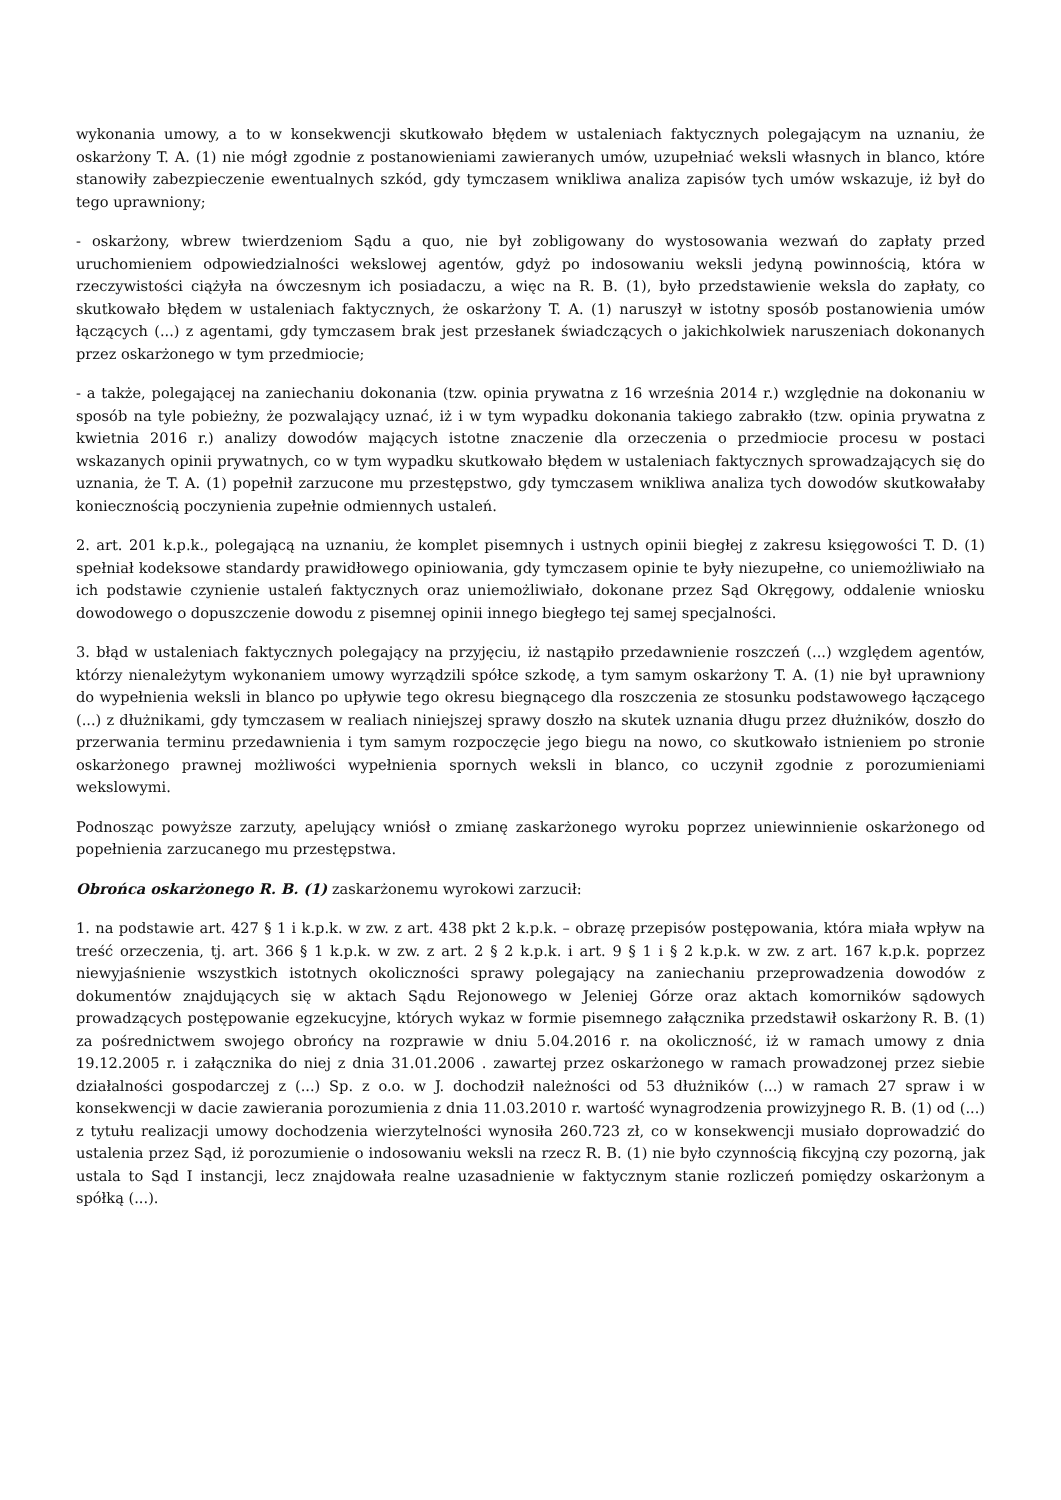wykonania umowy, a to w konsekwencji skutkowało błędem w ustaleniach faktycznych polegającym na uznaniu, że oskarżony T. A. (1) nie mógł zgodnie z postanowieniami zawieranych umów, uzupełniać weksli własnych in blanco, które stanowiły zabezpieczenie ewentualnych szkód, gdy tymczasem wnikliwa analiza zapisów tych umów wskazuje, iż był do tego uprawniony;
- oskarżony, wbrew twierdzeniom Sądu a quo, nie był zobligowany do wystosowania wezwań do zapłaty przed uruchomieniem odpowiedzialności wekslowej agentów, gdyż po indosowaniu weksli jedyną powinnością, która w rzeczywistości ciążyła na ówczesnym ich posiadaczu, a więc na R. B. (1), było przedstawienie weksla do zapłaty, co skutkowało błędem w ustaleniach faktycznych, że oskarżony T. A. (1) naruszył w istotny sposób postanowienia umów łączących (...) z agentami, gdy tymczasem brak jest przesłanek świadczących o jakichkolwiek naruszeniach dokonanych przez oskarżonego w tym przedmiocie;
- a także, polegającej na zaniechaniu dokonania (tzw. opinia prywatna z 16 września 2014 r.) względnie na dokonaniu w sposób na tyle pobieżny, że pozwalający uznać, iż i w tym wypadku dokonania takiego zabrakło (tzw. opinia prywatna z kwietnia 2016 r.) analizy dowodów mających istotne znaczenie dla orzeczenia o przedmiocie procesu w postaci wskazanych opinii prywatnych, co w tym wypadku skutkowało błędem w ustaleniach faktycznych sprowadzających się do uznania, że T. A. (1) popełnił zarzucone mu przestępstwo, gdy tymczasem wnikliwa analiza tych dowodów skutkowałaby koniecznością poczynienia zupełnie odmiennych ustaleń.
2. art. 201 k.p.k., polegającą na uznaniu, że komplet pisemnych i ustnych opinii biegłej z zakresu księgowości T. D. (1) spełniał kodeksowe standardy prawidłowego opiniowania, gdy tymczasem opinie te były niezupełne, co uniemożliwiało na ich podstawie czynienie ustaleń faktycznych oraz uniemożliwiało, dokonane przez Sąd Okręgowy, oddalenie wniosku dowodowego o dopuszczenie dowodu z pisemnej opinii innego biegłego tej samej specjalności.
3. błąd w ustaleniach faktycznych polegający na przyjęciu, iż nastąpiło przedawnienie roszczeń (...) względem agentów, którzy nienależytym wykonaniem umowy wyrządzili spółce szkodę, a tym samym oskarżony T. A. (1) nie był uprawniony do wypełnienia weksli in blanco po upływie tego okresu biegnącego dla roszczenia ze stosunku podstawowego łączącego (...) z dłużnikami, gdy tymczasem w realiach niniejszej sprawy doszło na skutek uznania długu przez dłużników, doszło do przerwania terminu przedawnienia i tym samym rozpoczęcie jego biegu na nowo, co skutkowało istnieniem po stronie oskarżonego prawnej możliwości wypełnienia spornych weksli in blanco, co uczynił zgodnie z porozumieniami wekslowymi.
Podnosząc powyższe zarzuty, apelujący wniósł o zmianę zaskarżonego wyroku poprzez uniewinnienie oskarżonego od popełnienia zarzucanego mu przestępstwa.
Obrońca oskarżonego R. B. (1) zaskarżonemu wyrokowi zarzucił:
1. na podstawie art. 427 § 1 i k.p.k. w zw. z art. 438 pkt 2 k.p.k. – obrazę przepisów postępowania, która miała wpływ na treść orzeczenia, tj. art. 366 § 1 k.p.k. w zw. z art. 2 § 2 k.p.k. i art. 9 § 1 i § 2 k.p.k. w zw. z art. 167 k.p.k. poprzez niewyjaśnienie wszystkich istotnych okoliczności sprawy polegający na zaniechaniu przeprowadzenia dowodów z dokumentów znajdujących się w aktach Sądu Rejonowego w Jeleniej Górze oraz aktach komorników sądowych prowadzących postępowanie egzekucyjne, których wykaz w formie pisemnego załącznika przedstawił oskarżony R. B. (1) za pośrednictwem swojego obrońcy na rozprawie w dniu 5.04.2016 r. na okoliczność, iż w ramach umowy z dnia 19.12.2005 r. i załącznika do niej z dnia 31.01.2006 . zawartej przez oskarżonego w ramach prowadzonej przez siebie działalności gospodarczej z (...) Sp. z o.o. w J. dochodził należności od 53 dłużników (...) w ramach 27 spraw i w konsekwencji w dacie zawierania porozumienia z dnia 11.03.2010 r. wartość wynagrodzenia prowizyjnego R. B. (1) od (...) z tytułu realizacji umowy dochodzenia wierzytelności wynosiła 260.723 zł, co w konsekwencji musiało doprowadzić do ustalenia przez Sąd, iż porozumienie o indosowaniu weksli na rzecz R. B. (1) nie było czynnością fikcyjną czy pozorną, jak ustala to Sąd I instancji, lecz znajdowała realne uzasadnienie w faktycznym stanie rozliczeń pomiędzy oskarżonym a spółką (...).